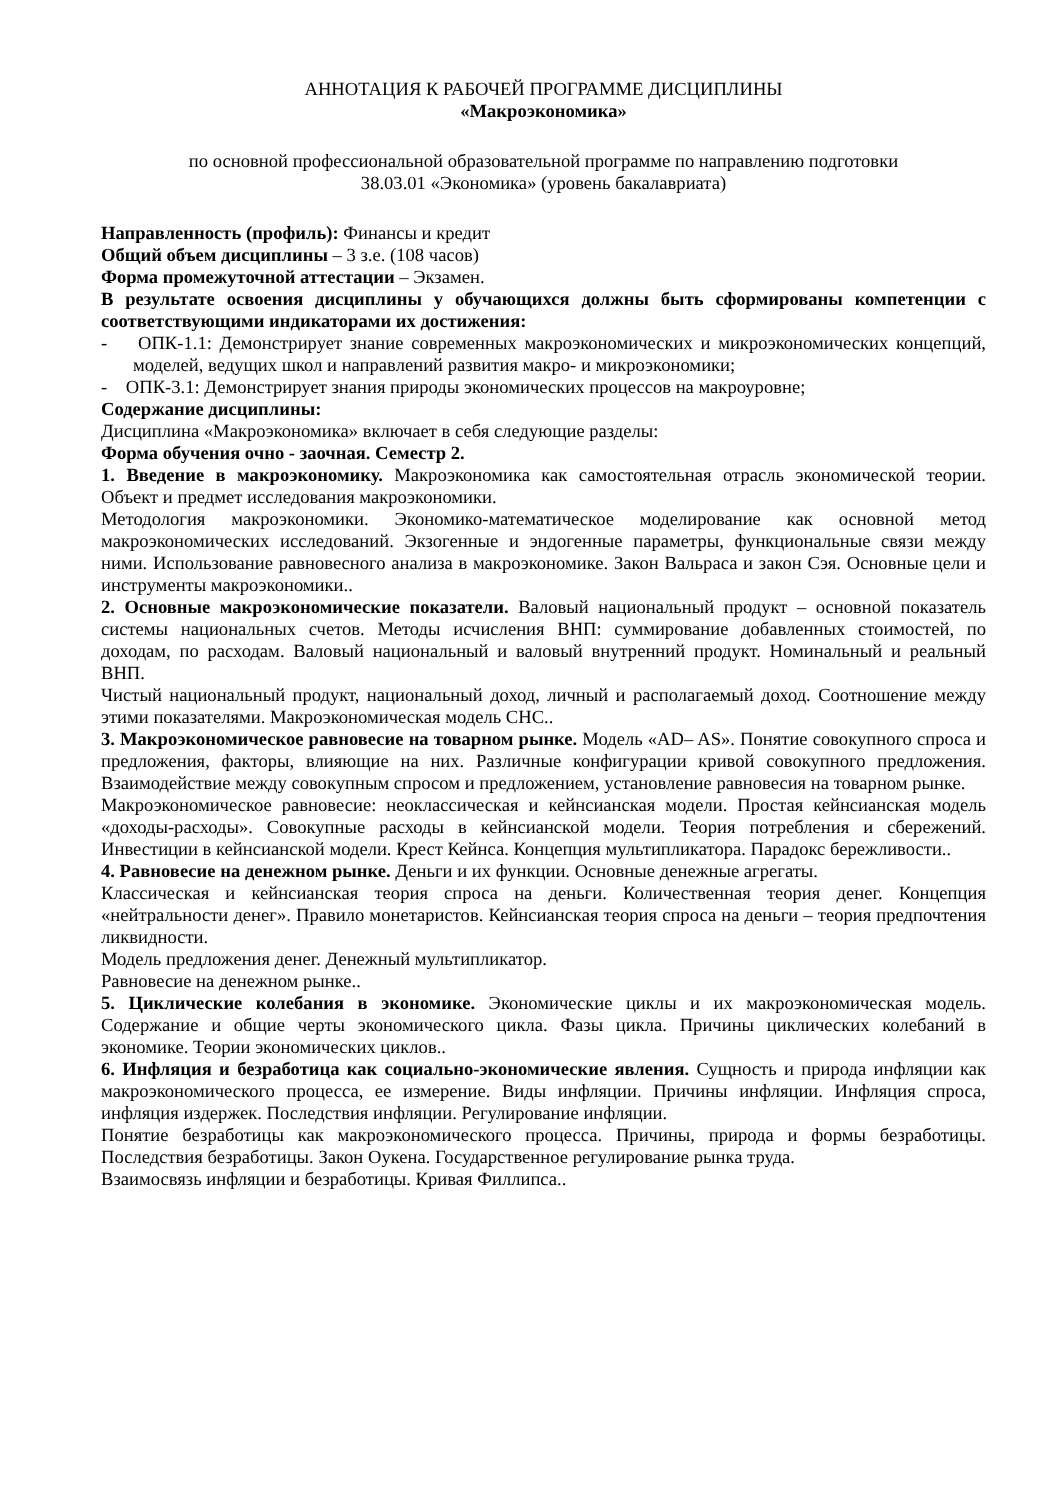АННОТАЦИЯ К РАБОЧЕЙ ПРОГРАММЕ ДИСЦИПЛИНЫ
«Макроэкономика»
по основной профессиональной образовательной программе по направлению подготовки
38.03.01 «Экономика» (уровень бакалавриата)
Направленность (профиль): Финансы и кредит
Общий объем дисциплины – 3 з.е. (108 часов)
Форма промежуточной аттестации – Экзамен.
В результате освоения дисциплины у обучающихся должны быть сформированы компетенции с соответствующими индикаторами их достижения:
- ОПК-1.1: Демонстрирует знание современных макроэкономических и микроэкономических концепций, моделей, ведущих школ и направлений развития макро- и микроэкономики;
- ОПК-3.1: Демонстрирует знания природы экономических процессов на макроуровне;
Содержание дисциплины:
Дисциплина «Макроэкономика» включает в себя следующие разделы:
Форма обучения очно - заочная. Семестр 2.
1. Введение в макроэкономику. Макроэкономика как самостоятельная отрасль экономической теории. Объект и предмет исследования макроэкономики.
Методология макроэкономики. Экономико-математическое моделирование как основной метод макроэкономических исследований. Экзогенные и эндогенные параметры, функциональные связи между ними. Использование равновесного анализа в макроэкономике. Закон Вальраса и закон Сэя. Основные цели и инструменты макроэкономики..
2. Основные макроэкономические показатели. Валовый национальный продукт – основной показатель системы национальных счетов. Методы исчисления ВНП: суммирование добавленных стоимостей, по доходам, по расходам. Валовый национальный и валовый внутренний продукт. Номинальный и реальный ВНП.
Чистый национальный продукт, национальный доход, личный и располагаемый доход. Соотношение между этими показателями. Макроэкономическая модель СНС..
3. Макроэкономическое равновесие на товарном рынке. Модель «AD– AS». Понятие совокупного спроса и предложения, факторы, влияющие на них. Различные конфигурации кривой совокупного предложения. Взаимодействие между совокупным спросом и предложением, установление равновесия на товарном рынке.
Макроэкономическое равновесие: неоклассическая и кейнсианская модели. Простая кейнсианская модель «доходы-расходы». Совокупные расходы в кейнсианской модели. Теория потребления и сбережений. Инвестиции в кейнсианской модели. Крест Кейнса. Концепция мультипликатора. Парадокс бережливости..
4. Равновесие на денежном рынке. Деньги и их функции. Основные денежные агрегаты.
Классическая и кейнсианская теория спроса на деньги. Количественная теория денег. Концепция «нейтральности денег». Правило монетаристов. Кейнсианская теория спроса на деньги – теория предпочтения ликвидности.
Модель предложения денег. Денежный мультипликатор.
Равновесие на денежном рынке..
5. Циклические колебания в экономике. Экономические циклы и их макроэкономическая модель. Содержание и общие черты экономического цикла. Фазы цикла. Причины циклических колебаний в экономике. Теории экономических циклов..
6. Инфляция и безработица как социально-экономические явления. Сущность и природа инфляции как макроэкономического процесса, ее измерение. Виды инфляции. Причины инфляции. Инфляция спроса, инфляция издержек. Последствия инфляции. Регулирование инфляции.
Понятие безработицы как макроэкономического процесса. Причины, природа и формы безработицы. Последствия безработицы. Закон Оукена. Государственное регулирование рынка труда.
Взаимосвязь инфляции и безработицы. Кривая Филлипса..